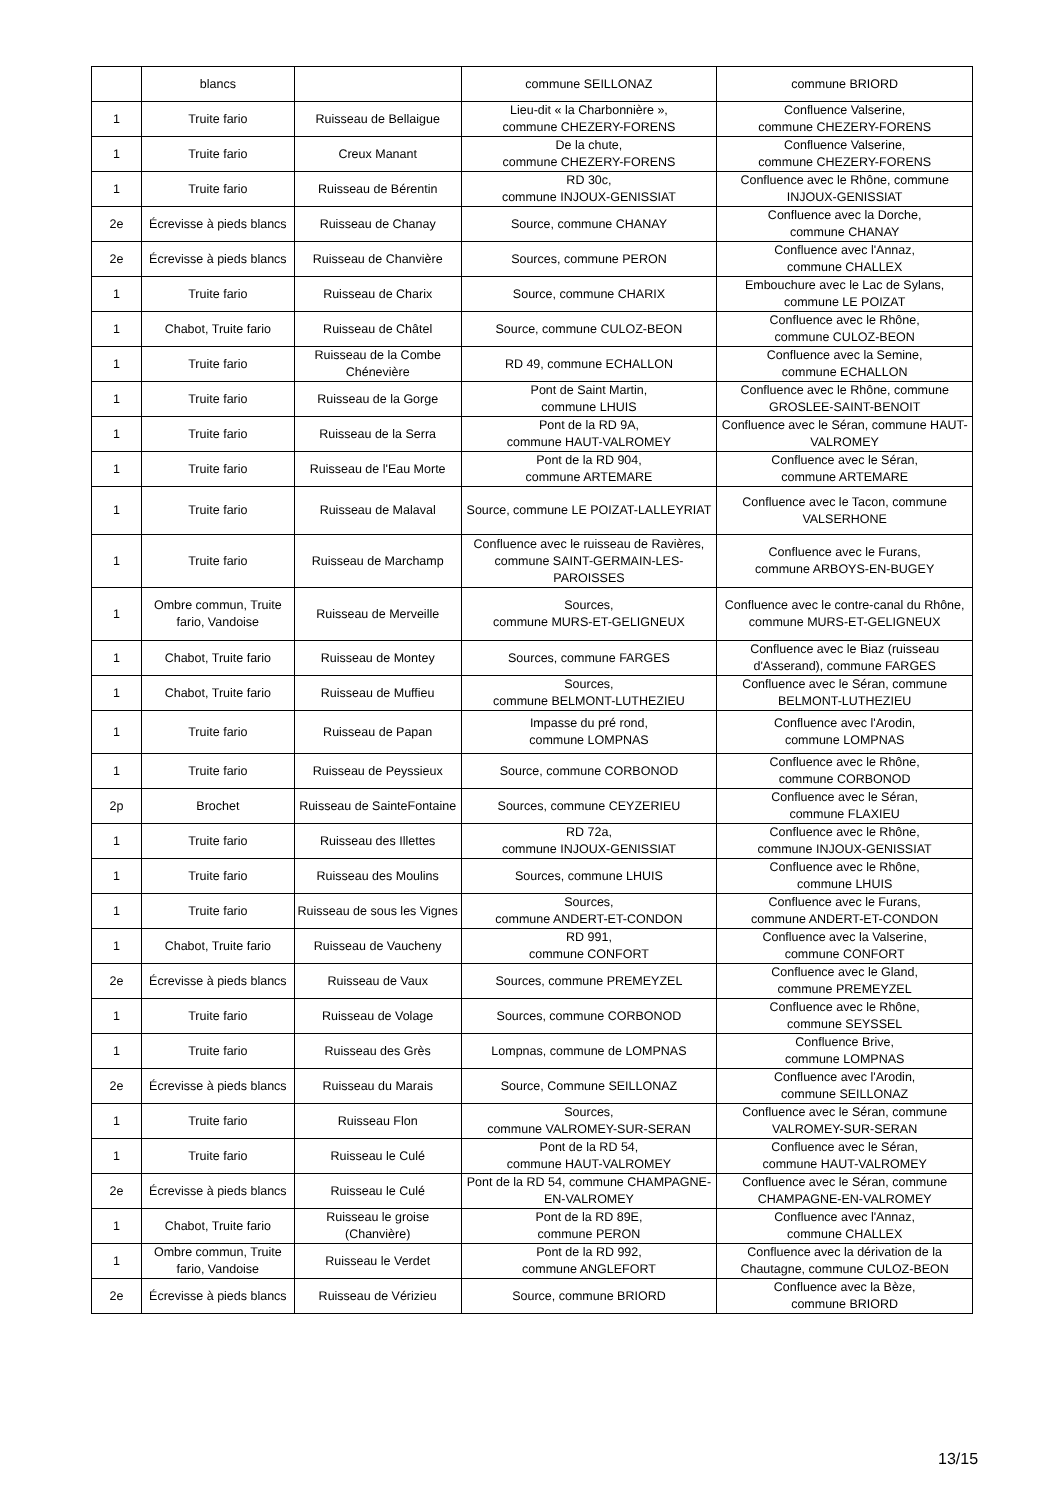| | blancs | | commune SEILLONAZ | commune BRIORD |
| 1 | Truite fario | Ruisseau de Bellaigue | Lieu-dit « la Charbonnière », commune CHEZERY-FORENS | Confluence Valserine, commune CHEZERY-FORENS |
| 1 | Truite fario | Creux Manant | De la chute, commune CHEZERY-FORENS | Confluence Valserine, commune CHEZERY-FORENS |
| 1 | Truite fario | Ruisseau de Bérentin | RD 30c, commune INJOUX-GENISSIAT | Confluence avec le Rhône, commune INJOUX-GENISSIAT |
| 2e | Écrevisse à pieds blancs | Ruisseau de Chanay | Source, commune CHANAY | Confluence avec la Dorche, commune CHANAY |
| 2e | Écrevisse à pieds blancs | Ruisseau de Chanvière | Sources, commune PERON | Confluence avec l'Annaz, commune CHALLEX |
| 1 | Truite fario | Ruisseau de Charix | Source, commune CHARIX | Embouchure avec le Lac de Sylans, commune LE POIZAT |
| 1 | Chabot, Truite fario | Ruisseau de Châtel | Source, commune CULOZ-BEON | Confluence avec le Rhône, commune CULOZ-BEON |
| 1 | Truite fario | Ruisseau de la Combe Chénevière | RD 49, commune ECHALLON | Confluence avec la Semine, commune ECHALLON |
| 1 | Truite fario | Ruisseau de la Gorge | Pont de Saint Martin, commune LHUIS | Confluence avec le Rhône, commune GROSLEE-SAINT-BENOIT |
| 1 | Truite fario | Ruisseau de la Serra | Pont de la RD 9A, commune HAUT-VALROMEY | Confluence avec le Séran, commune HAUT-VALROMEY |
| 1 | Truite fario | Ruisseau de l'Eau Morte | Pont de la RD 904, commune ARTEMARE | Confluence avec le Séran, commune ARTEMARE |
| 1 | Truite fario | Ruisseau de Malaval | Source, commune LE POIZAT-LALLEYRIAT | Confluence avec le Tacon, commune VALSERHONE |
| 1 | Truite fario | Ruisseau de Marchamp | Confluence avec le ruisseau de Ravières, commune SAINT-GERMAIN-LES-PAROISSES | Confluence avec le Furans, commune ARBOYS-EN-BUGEY |
| 1 | Ombre commun, Truite fario, Vandoise | Ruisseau de Merveille | Sources, commune MURS-ET-GELIGNEUX | Confluence avec le contre-canal du Rhône, commune MURS-ET-GELIGNEUX |
| 1 | Chabot, Truite fario | Ruisseau de Montey | Sources, commune FARGES | Confluence avec le Biaz (ruisseau d'Asserand), commune FARGES |
| 1 | Chabot, Truite fario | Ruisseau de Muffieu | Sources, commune BELMONT-LUTHEZIEU | Confluence avec le Séran, commune BELMONT-LUTHEZIEU |
| 1 | Truite fario | Ruisseau de Papan | Impasse du pré rond, commune LOMPNAS | Confluence avec l'Arodin, commune LOMPNAS |
| 1 | Truite fario | Ruisseau de Peyssieux | Source, commune CORBONOD | Confluence avec le Rhône, commune CORBONOD |
| 2p | Brochet | Ruisseau de SainteFontaine | Sources, commune CEYZERIEU | Confluence avec le Séran, commune FLAXIEU |
| 1 | Truite fario | Ruisseau des Illettes | RD 72a, commune INJOUX-GENISSIAT | Confluence avec le Rhône, commune INJOUX-GENISSIAT |
| 1 | Truite fario | Ruisseau des Moulins | Sources, commune LHUIS | Confluence avec le Rhône, commune LHUIS |
| 1 | Truite fario | Ruisseau de sous les Vignes | Sources, commune ANDERT-ET-CONDON | Confluence avec le Furans, commune ANDERT-ET-CONDON |
| 1 | Chabot, Truite fario | Ruisseau de Vaucheny | RD 991, commune CONFORT | Confluence avec la Valserine, commune CONFORT |
| 2e | Écrevisse à pieds blancs | Ruisseau de Vaux | Sources, commune PREMEYZEL | Confluence avec le Gland, commune PREMEYZEL |
| 1 | Truite fario | Ruisseau de Volage | Sources, commune CORBONOD | Confluence avec le Rhône, commune SEYSSEL |
| 1 | Truite fario | Ruisseau des Grès | Lompnas, commune de LOMPNAS | Confluence Brive, commune LOMPNAS |
| 2e | Écrevisse à pieds blancs | Ruisseau du Marais | Source, Commune SEILLONAZ | Confluence avec l'Arodin, commune SEILLONAZ |
| 1 | Truite fario | Ruisseau Flon | Sources, commune VALROMEY-SUR-SERAN | Confluence avec le Séran, commune VALROMEY-SUR-SERAN |
| 1 | Truite fario | Ruisseau le Culé | Pont de la RD 54, commune HAUT-VALROMEY | Confluence avec le Séran, commune HAUT-VALROMEY |
| 2e | Écrevisse à pieds blancs | Ruisseau le Culé | Pont de la RD 54, commune CHAMPAGNE-EN-VALROMEY | Confluence avec le Séran, commune CHAMPAGNE-EN-VALROMEY |
| 1 | Chabot, Truite fario | Ruisseau le groise (Chanvière) | Pont de la RD 89E, commune PERON | Confluence avec l'Annaz, commune CHALLEX |
| 1 | Ombre commun, Truite fario, Vandoise | Ruisseau le Verdet | Pont de la RD 992, commune ANGLEFORT | Confluence avec la dérivation de la Chautagne, commune CULOZ-BEON |
| 2e | Écrevisse à pieds blancs | Ruisseau de Vérizieu | Source, commune BRIORD | Confluence avec la Bèze, commune BRIORD |
13/15